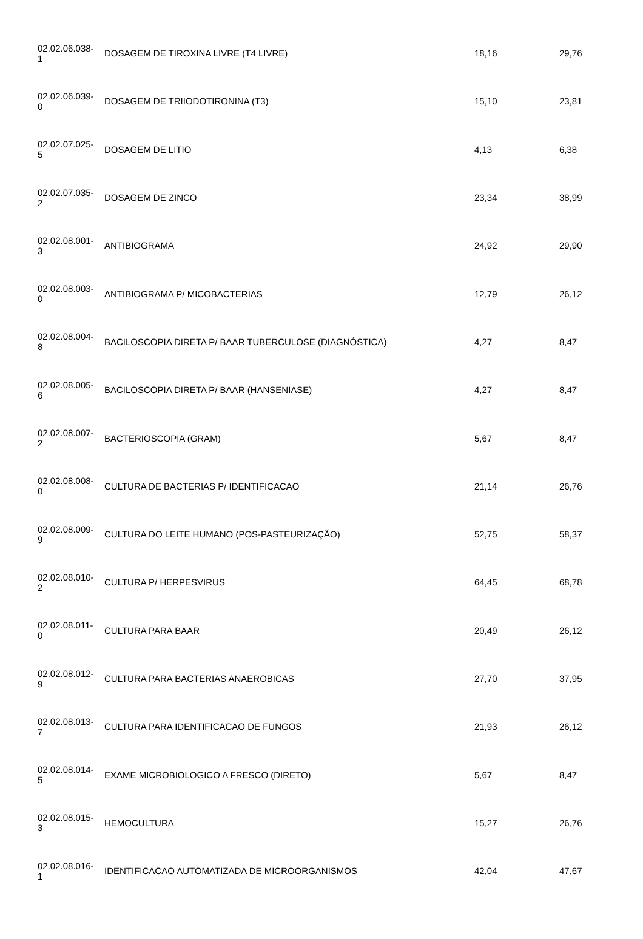| 02.02.06.038- 1 | DOSAGEM DE TIROXINA LIVRE (T4 LIVRE) | 18,16 | 29,76 |
| 02.02.06.039- 0 | DOSAGEM DE TRIIODOTIRONINA (T3) | 15,10 | 23,81 |
| 02.02.07.025- 5 | DOSAGEM DE LITIO | 4,13 | 6,38 |
| 02.02.07.035- 2 | DOSAGEM DE ZINCO | 23,34 | 38,99 |
| 02.02.08.001- 3 | ANTIBIOGRAMA | 24,92 | 29,90 |
| 02.02.08.003- 0 | ANTIBIOGRAMA P/ MICOBACTERIAS | 12,79 | 26,12 |
| 02.02.08.004- 8 | BACILOSCOPIA DIRETA P/ BAAR TUBERCULOSE (DIAGNÓSTICA) | 4,27 | 8,47 |
| 02.02.08.005- 6 | BACILOSCOPIA DIRETA P/ BAAR (HANSENIASE) | 4,27 | 8,47 |
| 02.02.08.007- 2 | BACTERIOSCOPIA (GRAM) | 5,67 | 8,47 |
| 02.02.08.008- 0 | CULTURA DE BACTERIAS P/ IDENTIFICACAO | 21,14 | 26,76 |
| 02.02.08.009- 9 | CULTURA DO LEITE HUMANO (POS-PASTEURIZAÇÃO) | 52,75 | 58,37 |
| 02.02.08.010- 2 | CULTURA P/ HERPESVIRUS | 64,45 | 68,78 |
| 02.02.08.011- 0 | CULTURA PARA BAAR | 20,49 | 26,12 |
| 02.02.08.012- 9 | CULTURA PARA BACTERIAS ANAEROBICAS | 27,70 | 37,95 |
| 02.02.08.013- 7 | CULTURA PARA IDENTIFICACAO DE FUNGOS | 21,93 | 26,12 |
| 02.02.08.014- 5 | EXAME MICROBIOLOGICO A FRESCO (DIRETO) | 5,67 | 8,47 |
| 02.02.08.015- 3 | HEMOCULTURA | 15,27 | 26,76 |
| 02.02.08.016- 1 | IDENTIFICACAO AUTOMATIZADA DE MICROORGANISMOS | 42,04 | 47,67 |